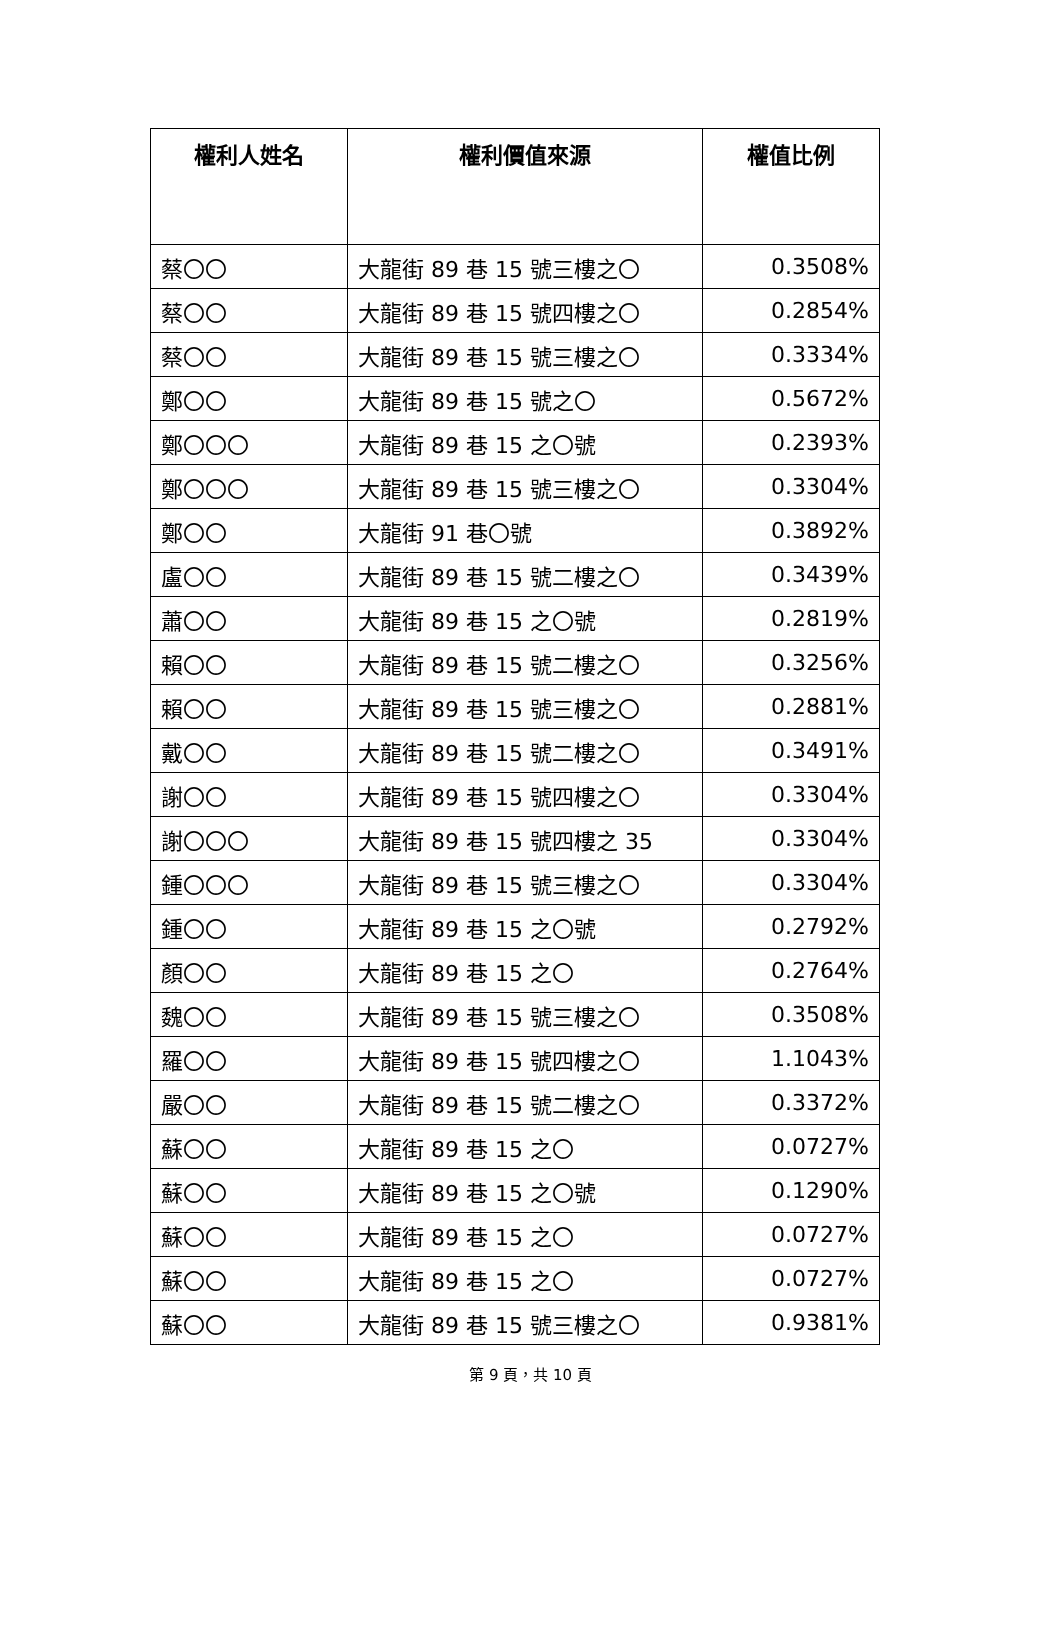| 權利人姓名 | 權利價值來源 | 權值比例 |
| --- | --- | --- |
| 蔡〇〇 | 大龍街 89 巷 15 號三樓之〇 | 0.3508% |
| 蔡〇〇 | 大龍街 89 巷 15 號四樓之〇 | 0.2854% |
| 蔡〇〇 | 大龍街 89 巷 15 號三樓之〇 | 0.3334% |
| 鄭〇〇 | 大龍街 89 巷 15 號之〇 | 0.5672% |
| 鄭〇〇〇 | 大龍街 89 巷 15 之〇號 | 0.2393% |
| 鄭〇〇〇 | 大龍街 89 巷 15 號三樓之〇 | 0.3304% |
| 鄭〇〇 | 大龍街 91 巷〇號 | 0.3892% |
| 盧〇〇 | 大龍街 89 巷 15 號二樓之〇 | 0.3439% |
| 蕭〇〇 | 大龍街 89 巷 15 之〇號 | 0.2819% |
| 賴〇〇 | 大龍街 89 巷 15 號二樓之〇 | 0.3256% |
| 賴〇〇 | 大龍街 89 巷 15 號三樓之〇 | 0.2881% |
| 戴〇〇 | 大龍街 89 巷 15 號二樓之〇 | 0.3491% |
| 謝〇〇 | 大龍街 89 巷 15 號四樓之〇 | 0.3304% |
| 謝〇〇〇 | 大龍街 89 巷 15 號四樓之 35 | 0.3304% |
| 鍾〇〇〇 | 大龍街 89 巷 15 號三樓之〇 | 0.3304% |
| 鍾〇〇 | 大龍街 89 巷 15 之〇號 | 0.2792% |
| 顏〇〇 | 大龍街 89 巷 15 之〇 | 0.2764% |
| 魏〇〇 | 大龍街 89 巷 15 號三樓之〇 | 0.3508% |
| 羅〇〇 | 大龍街 89 巷 15 號四樓之〇 | 1.1043% |
| 嚴〇〇 | 大龍街 89 巷 15 號二樓之〇 | 0.3372% |
| 蘇〇〇 | 大龍街 89 巷 15 之〇 | 0.0727% |
| 蘇〇〇 | 大龍街 89 巷 15 之〇號 | 0.1290% |
| 蘇〇〇 | 大龍街 89 巷 15 之〇 | 0.0727% |
| 蘇〇〇 | 大龍街 89 巷 15 之〇 | 0.0727% |
| 蘇〇〇 | 大龍街 89 巷 15 號三樓之〇 | 0.9381% |
第 9 頁，共 10 頁